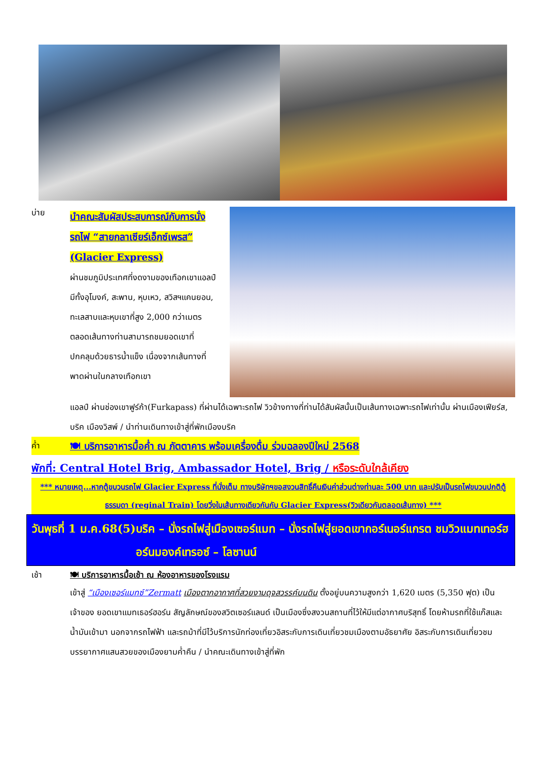บ่าย
นำคณะสัมผัสประสบการณ์กับการนั่งรถไฟ “สายกลาเซียร์เอ็กซ์เพรส” (Glacier Express)
ผ่านชมภูมิประเทศที่งดงามของเทือกเขาแอลป์ มีทั้งอุโมงค์, สะพาน, หุบเหว, สวิสฯแคนยอน, ทะเลสาบและหุบเขาที่สูง 2,000 กว่าเมตร ตลอดเส้นทางท่านสามารถชมยอดเขาที่ปกคลุมด้วยธารน้ำแข็ง เนื่องจากเส้นทางที่พาดผ่านในกลางเทือกเขา
แอลป์ ผ่านช่องเขาฟูร์ก้า(Furkapass) ที่ผ่านได้เฉพาะรถไฟ วิวข้างทางที่ท่านได้สัมผัสนั้นเป็นเส้นทางเฉพาะรถไฟเท่านั้น ผ่านเมืองเฟียร์ส, บริค เมืองวิสพ์ / นำท่านเดินทางเข้าสู่ที่พักเมืองบริค
ค่ำ 🍽 บริการอาหารมื้อค่ำ ณ ภัตตาคาร พร้อมเครื่องดื่ม ร่วมฉลองปีใหม่ 2568
พักที่: Central Hotel Brig, Ambassador Hotel, Brig / หรือระดับใกล้เคียง
*** หมายเหตุ...หากตู้ขบวนรถไฟ Glacier Express ที่นั่งเต็ม ทางบริษัทฯขอสงวนสิทธิ์คืนเงินค่าส่วนต่างท่านละ 500 บาท และปรับเป็นรถไฟขบวนปกติตู้ธรรมดา (reginal Train) โดยวิ่งในเส้นทางเดียวกันกับ Glacier Express(วิวเดียวกันตลอดเส้นทาง) ***
วันพุธที่ 1 ม.ค.68(5)
บริค – นั่งรถไฟสู่เมืองเซอร์แมท – นั่งรถไฟสู่ยอดเขากอร์เนอร์แกรต ชมวิวแมทเทอร์ฮอร์นมองค์เทรอซ์ – โลซานน์
เช้า 🍽 บริการอาหารมื้อเช้า ณ ห้องอาหารของโรงแรม
เข้าสู่ “เมืองเซอร์แมทซ์”Zermatt เมืองตากอากาศที่สวยงามดุจสวรรค์บนดิน ตั้งอยู่บนความสูงกว่า 1,620 เมตร (5,350 ฟุต) เป็นเจ้าของ ยอดเขาแมทเธอร์ฮอร์น สัญลักษณ์ของสวิตเซอร์แลนด์ เป็นเมืองซึ่งสงวนสถานที่ไว้ให้มีแต่อากาศบริสุทธิ์ โดยห้ามรถที่ใช้แก๊สและน้ำมันเข้ามา นอกจากรถไฟฟ้า และรถม้าที่มีไว้บริการนักท่องเที่ยวอิสระกับการเดินเที่ยวชมเมืองตามอัธยาศัย อิสระกับการเดินเที่ยวชมบรรยากาศแสนสวยของเมืองยามค่ำคืน / นำคณะเดินทางเข้าสู่ที่พัก